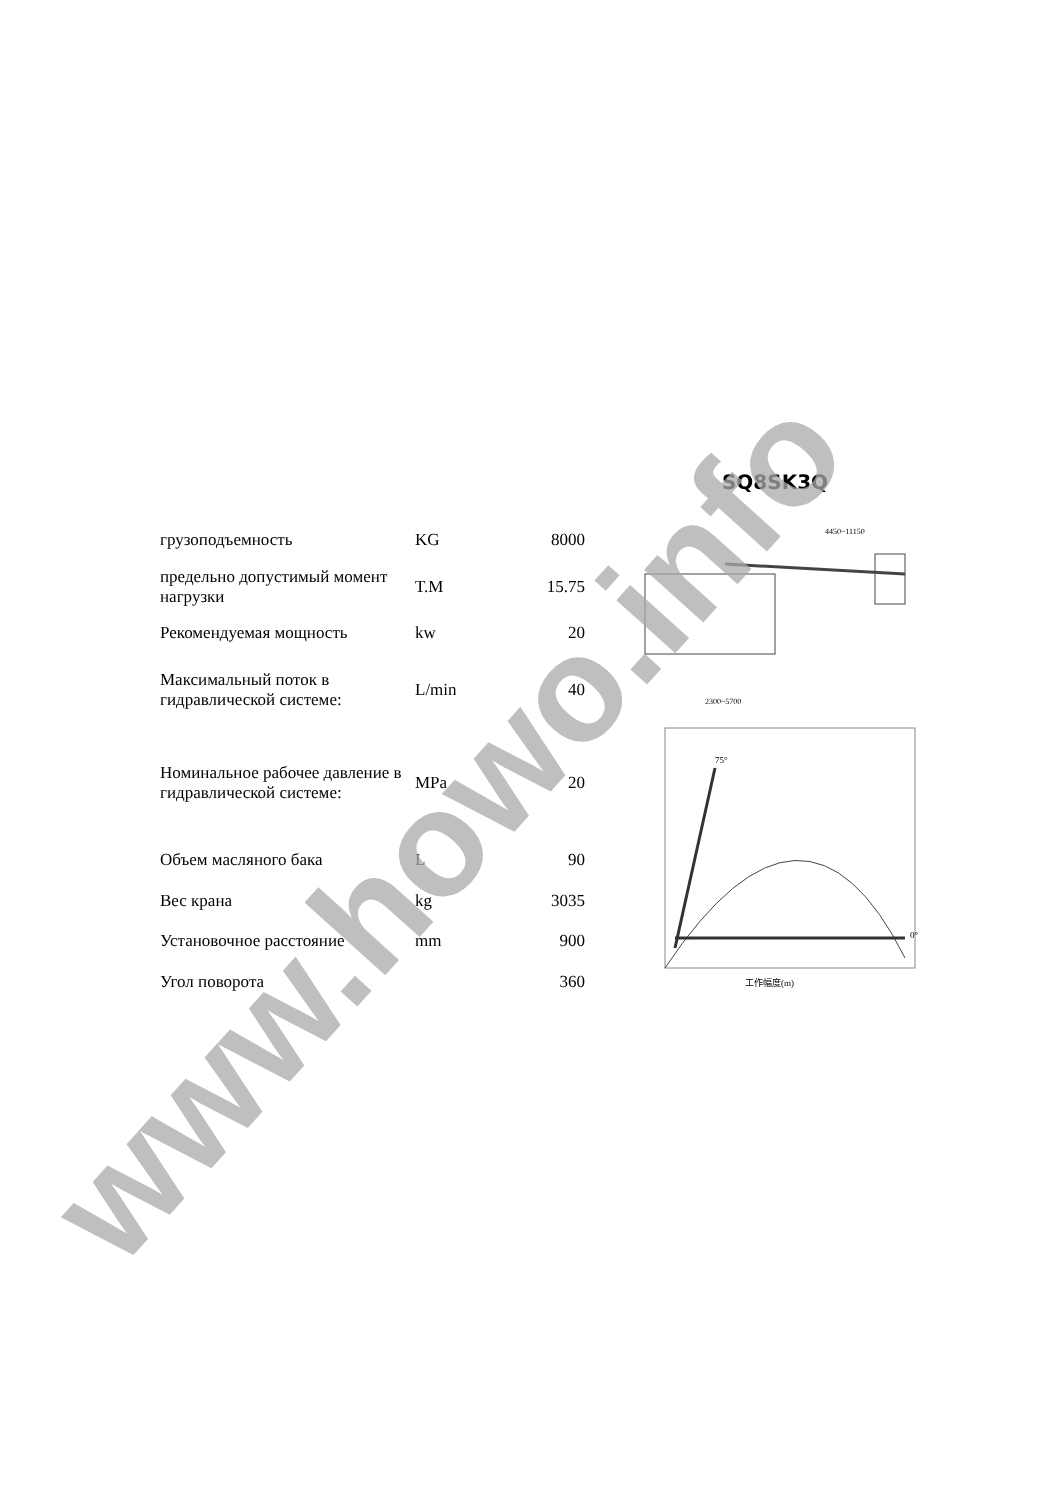| грузоподъемность | KG | 8000 |
| предельно допустимый момент нагрузки | T.M | 15.75 |
| Рекомендуемая мощность | kw | 20 |
| Максимальный поток в гидравлической системе: | L/min | 40 |
| Номинальное рабочее давление в гидравлической системе: | MPa | 20 |
| Объем масляного бака | L | 90 |
| Вес крана | kg | 3035 |
| Установочное расстояние | mm | 900 |
| Угол поворота | | 360 |
SQ8SK3Q
4450~11150
2300~5700
75°
0°
工作幅度(m)
www.howo.info